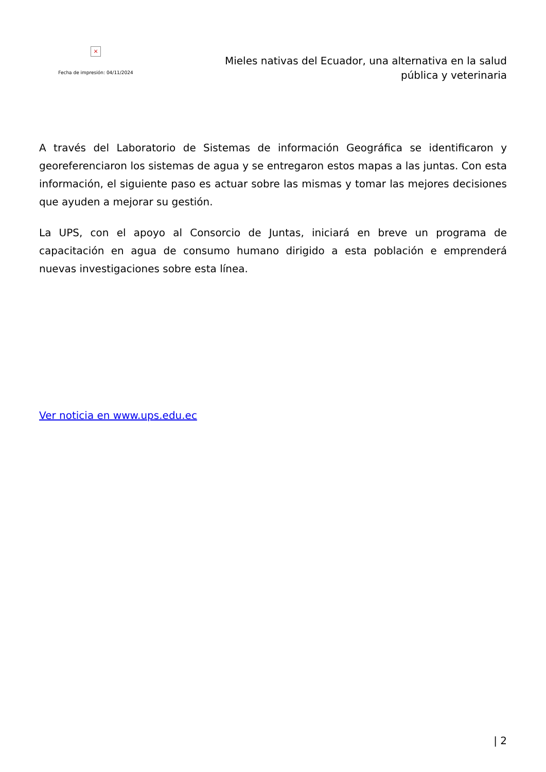×
Fecha de impresión: 04/11/2024
Mieles nativas del Ecuador, una alternativa en la salud pública y veterinaria
A través del Laboratorio de Sistemas de información Geográfica se identificaron y georeferenciaron los sistemas de agua y se entregaron estos mapas a las juntas. Con esta información, el siguiente paso es actuar sobre las mismas y tomar las mejores decisiones que ayuden a mejorar su gestión.
La UPS, con el apoyo al Consorcio de Juntas, iniciará en breve un programa de capacitación en agua de consumo humano dirigido a esta población e emprenderá nuevas investigaciones sobre esta línea.
Ver noticia en www.ups.edu.ec
| 2